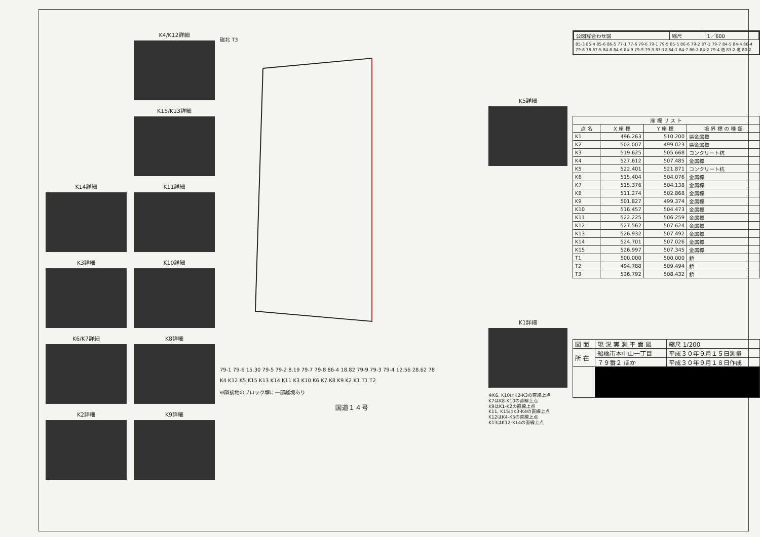K4/K12詳細
K15/K13詳細
K14詳細
K11詳細
K3詳細
K10詳細
K6/K7詳細
K8詳細
K2詳細
K9詳細
磁北 T3
79-1 79-6 15.30 79-5 79-2 8.19 79-7 79-8 86-4 18.82 79-9 79-3 79-4 12.56 28.62 78
K4 K12 K5 K15 K13 K14 K11 K3 K10 K6 K7 K8 K9 K2 K1 T1 T2
※隣接地のブロック塀に一部越境あり
国道１４号
K5詳細
K1詳細
※K6, K10はK2-K3の直線上点
K7はK8-K10の直線上点
K9はK1-K2の直線上点
K11, K15はK3-K4の直線上点
K12はK4-K5の直線上点
K13はK12-K14の直線上点
| 公図写合わせ図 | 縮尺 | 1／600 |
85-3 85-4 85-6 86-5 77-1 77-6 79-6 79-1 79-5 85-5 86-6 79-2 87-1 79-7 84-5 84-4 86-4 79-8 78 87-5 84-8 84-6 84-9 79-9 79-3 87-12 84-1 84-7 86-2 84-2 79-4 道 83-2 道 80-2
| 座 標 リ ス ト | | | |
| --- | --- | --- | --- |
| 点 名 | X 座 標 | Y 座 標 | 境 界 標 の 種 類 |
| K1 | 496.263 | 510.200 | 県金属標 |
| K2 | 502.007 | 499.023 | 県金属標 |
| K3 | 519.625 | 505.668 | コンクリート杭 |
| K4 | 527.612 | 507.485 | 金属標 |
| K5 | 522.401 | 521.871 | コンクリート杭 |
| K6 | 515.404 | 504.076 | 金属標 |
| K7 | 515.376 | 504.138 | 金属標 |
| K8 | 511.274 | 502.868 | 金属標 |
| K9 | 501.827 | 499.374 | 金属標 |
| K10 | 516.457 | 504.473 | 金属標 |
| K11 | 522.225 | 506.259 | 金属標 |
| K12 | 527.562 | 507.624 | 金属標 |
| K13 | 526.932 | 507.492 | 金属標 |
| K14 | 524.701 | 507.026 | 金属標 |
| K15 | 526.997 | 507.345 | 金属標 |
| T1 | 500.000 | 500.000 | 鋲 |
| T2 | 494.788 | 509.494 | 鋲 |
| T3 | 536.792 | 508.432 | 鋲 |
| 図 面 | 現 況 実 測 平 面 図 | 縮尺 1/200 |
| 所 在 | 船橋市本中山一丁目 | 平成３０年９月１５日測量 |
| | ７９番２ ほか | 平成３０年９月１８日作成 |